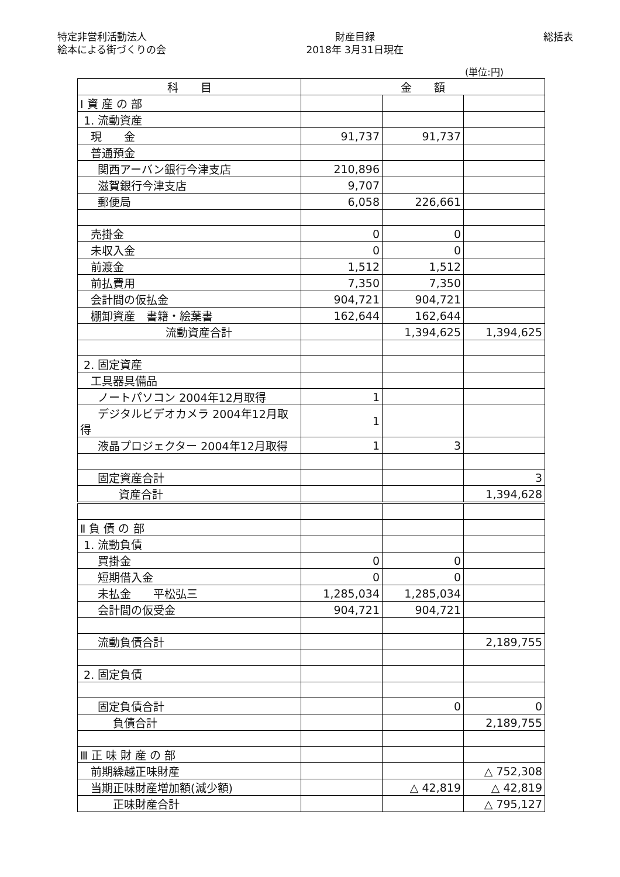特定非営利活動法人
絵本による街づくりの会
財産目録
2018年 3月31日現在
総括表
(単位:円)
| 科 目 | 金 額 | | |
| --- | --- | --- | --- |
| Ⅰ 資 産 の 部 | | | |
| 1. 流動資産 | | | |
| 現 金 | 91,737 | 91,737 | |
| 普通預金 | | | |
| 関西アーバン銀行今津支店 | 210,896 | | |
| 滋賀銀行今津支店 | 9,707 | | |
| 郵便局 | 6,058 | 226,661 | |
| 売掛金 | 0 | 0 | |
| 未収入金 | 0 | 0 | |
| 前渡金 | 1,512 | 1,512 | |
| 前払費用 | 7,350 | 7,350 | |
| 会計間の仮払金 | 904,721 | 904,721 | |
| 棚卸資産 書籍・絵葉書 | 162,644 | 162,644 | |
| 流動資産合計 | | 1,394,625 | 1,394,625 |
| 2. 固定資産 | | | |
| 工具器具備品 | | | |
| ノートパソコン 2004年12月取得 | 1 | | |
| デジタルビデオカメラ 2004年12月取得 | 1 | | |
| 液晶プロジェクター 2004年12月取得 | 1 | 3 | |
| 固定資産合計 | | | 3 |
| 資産合計 | | | 1,394,628 |
| Ⅱ 負 債 の 部 | | | |
| 1. 流動負債 | | | |
| 買掛金 | 0 | 0 | |
| 短期借入金 | 0 | 0 | |
| 未払金 平松弘三 | 1,285,034 | 1,285,034 | |
| 会計間の仮受金 | 904,721 | 904,721 | |
| 流動負債合計 | | | 2,189,755 |
| 2. 固定負債 | | | |
| 固定負債合計 | | 0 | 0 |
| 負債合計 | | | 2,189,755 |
| Ⅲ 正 味 財 産 の 部 | | | |
| 前期繰越正味財産 | | | △ 752,308 |
| 当期正味財産増加額(減少額) | | △ 42,819 | △ 42,819 |
| 正味財産合計 | | | △ 795,127 |